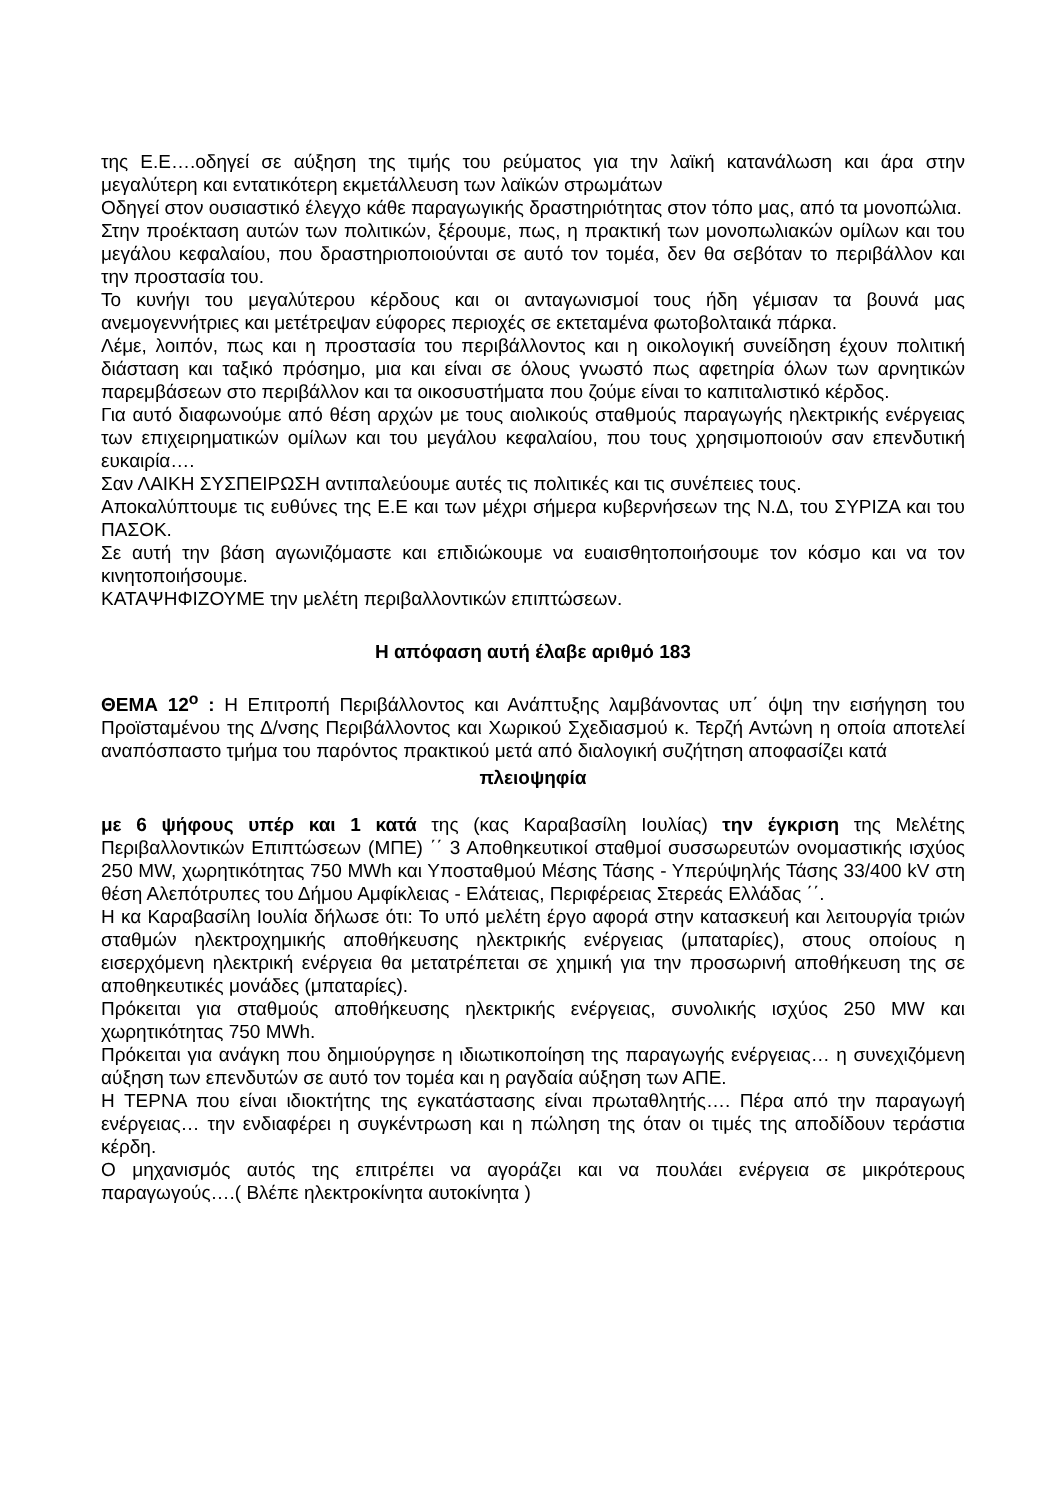της Ε.Ε….οδηγεί σε αύξηση της τιμής του ρεύματος για την λαϊκή κατανάλωση και άρα στην μεγαλύτερη και εντατικότερη εκμετάλλευση των λαϊκών στρωμάτων
Οδηγεί στον ουσιαστικό έλεγχο κάθε παραγωγικής δραστηριότητας στον τόπο μας, από τα μονοπώλια.
Στην προέκταση αυτών των πολιτικών, ξέρουμε, πως, η πρακτική των μονοπωλιακών ομίλων και του μεγάλου κεφαλαίου, που δραστηριοποιούνται σε αυτό τον τομέα, δεν θα σεβόταν το περιβάλλον και την προστασία του.
Το κυνήγι του μεγαλύτερου κέρδους και οι ανταγωνισμοί τους ήδη γέμισαν τα βουνά μας ανεμογεννήτριες και μετέτρεψαν εύφορες περιοχές σε εκτεταμένα φωτοβολταικά πάρκα.
Λέμε, λοιπόν, πως και η προστασία του περιβάλλοντος και η οικολογική συνείδηση έχουν πολιτική διάσταση και ταξικό πρόσημο, μια και είναι σε όλους γνωστό πως αφετηρία όλων των αρνητικών παρεμβάσεων στο περιβάλλον και τα οικοσυστήματα που ζούμε είναι το καπιταλιστικό κέρδος.
Για αυτό διαφωνούμε από θέση αρχών με τους αιολικούς σταθμούς παραγωγής ηλεκτρικής ενέργειας των επιχειρηματικών ομίλων και του μεγάλου κεφαλαίου, που τους χρησιμοποιούν σαν επενδυτική ευκαιρία….
Σαν ΛΑΙΚΗ ΣΥΣΠΕΙΡΩΣΗ αντιπαλεύουμε αυτές τις πολιτικές και τις συνέπειες τους.
Αποκαλύπτουμε τις ευθύνες της Ε.Ε και των μέχρι σήμερα κυβερνήσεων της Ν.Δ, του ΣΥΡΙΖΑ και του ΠΑΣΟΚ.
Σε αυτή την βάση αγωνιζόμαστε και επιδιώκουμε να ευαισθητοποιήσουμε τον κόσμο και να τον κινητοποιήσουμε.
ΚΑΤΑΨΗΦΙΖΟΥΜΕ την μελέτη περιβαλλοντικών επιπτώσεων.
Η απόφαση αυτή έλαβε αριθμό 183
ΘΕΜΑ 12<sup>ο</sup> : Η Επιτροπή Περιβάλλοντος και Ανάπτυξης λαμβάνοντας υπ΄ όψη την εισήγηση του Προϊσταμένου της Δ/νσης Περιβάλλοντος και Χωρικού Σχεδιασμού κ. Τερζή Αντώνη η οποία αποτελεί αναπόσπαστο τμήμα του παρόντος πρακτικού μετά από διαλογική συζήτηση αποφασίζει κατά
πλειοψηφία
με 6 ψήφους υπέρ και 1 κατά της (κας Καραβασίλη Ιουλίας) την έγκριση της Μελέτης Περιβαλλοντικών Επιπτώσεων (ΜΠΕ) ΄΄ 3 Αποθηκευτικοί σταθμοί συσσωρευτών ονομαστικής ισχύος 250 MW, χωρητικότητας 750 MWh και Υποσταθμού Μέσης Τάσης - Υπερύψηλής Τάσης 33/400 kV στη θέση Αλεπότρυπες του Δήμου Αμφίκλειας - Ελάτειας, Περιφέρειας Στερεάς Ελλάδας ΄΄.
Η κα Καραβασίλη Ιουλία δήλωσε ότι: Το υπό μελέτη έργο αφορά στην κατασκευή και λειτουργία τριών σταθμών ηλεκτροχημικής αποθήκευσης ηλεκτρικής ενέργειας (μπαταρίες), στους οποίους η εισερχόμενη ηλεκτρική ενέργεια θα μετατρέπεται σε χημική για την προσωρινή αποθήκευση της σε αποθηκευτικές μονάδες (μπαταρίες).
Πρόκειται για σταθμούς αποθήκευσης ηλεκτρικής ενέργειας, συνολικής ισχύος 250 MW και χωρητικότητας 750 MWh.
Πρόκειται για ανάγκη που δημιούργησε η ιδιωτικοποίηση της παραγωγής ενέργειας… η συνεχιζόμενη αύξηση των επενδυτών σε αυτό τον τομέα και η ραγδαία αύξηση των ΑΠΕ.
Η ΤΕΡΝΑ που είναι ιδιοκτήτης της εγκατάστασης είναι πρωταθλητής…. Πέρα από την παραγωγή ενέργειας… την ενδιαφέρει η συγκέντρωση και η πώληση της όταν οι τιμές της αποδίδουν τεράστια κέρδη.
Ο μηχανισμός αυτός της επιτρέπει να αγοράζει και να πουλάει ενέργεια σε μικρότερους παραγωγούς….( Βλέπε ηλεκτροκίνητα αυτοκίνητα )